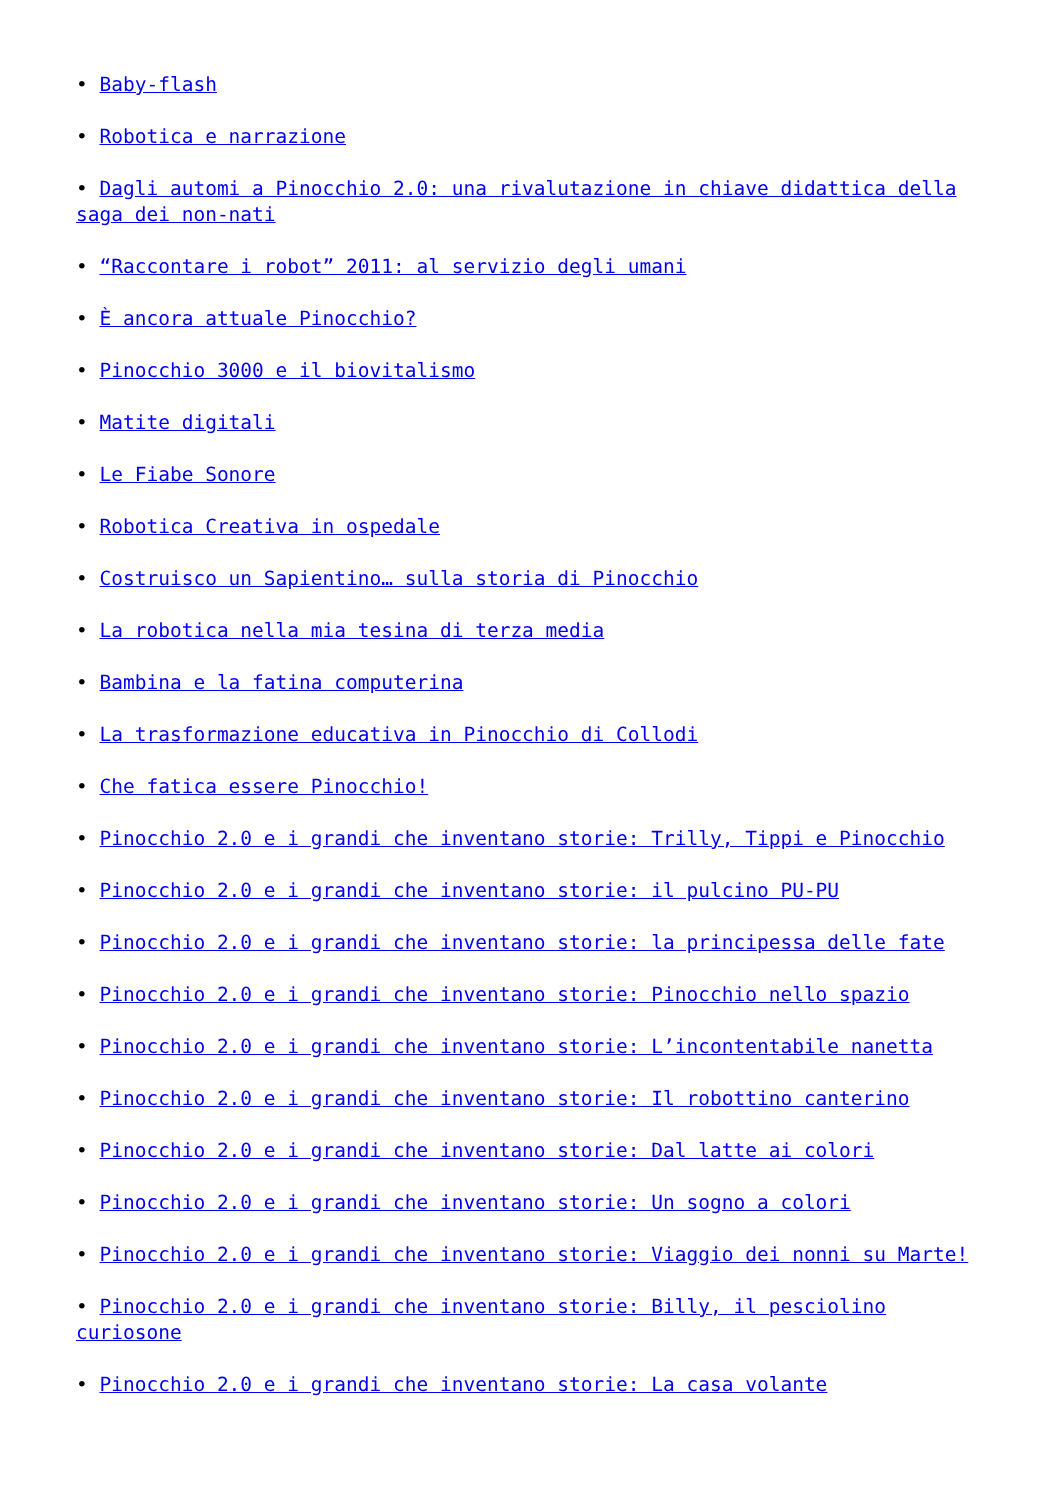• Baby-flash
• Robotica e narrazione
• Dagli automi a Pinocchio 2.0: una rivalutazione in chiave didattica della saga dei non-nati
• “Raccontare i robot” 2011: al servizio degli umani
• È ancora attuale Pinocchio?
• Pinocchio 3000 e il biovitalismo
• Matite digitali
• Le Fiabe Sonore
• Robotica Creativa in ospedale
• Costruisco un Sapientino… sulla storia di Pinocchio
• La robotica nella mia tesina di terza media
• Bambina e la fatina computerina
• La trasformazione educativa in Pinocchio di Collodi
• Che fatica essere Pinocchio!
• Pinocchio 2.0 e i grandi che inventano storie: Trilly, Tippi e Pinocchio
• Pinocchio 2.0 e i grandi che inventano storie: il pulcino PU-PU
• Pinocchio 2.0 e i grandi che inventano storie: la principessa delle fate
• Pinocchio 2.0 e i grandi che inventano storie: Pinocchio nello spazio
• Pinocchio 2.0 e i grandi che inventano storie: L’incontentabile nanetta
• Pinocchio 2.0 e i grandi che inventano storie: Il robottino canterino
• Pinocchio 2.0 e i grandi che inventano storie: Dal latte ai colori
• Pinocchio 2.0 e i grandi che inventano storie: Un sogno a colori
• Pinocchio 2.0 e i grandi che inventano storie: Viaggio dei nonni su Marte!
• Pinocchio 2.0 e i grandi che inventano storie: Billy, il pesciolino curiosone
• Pinocchio 2.0 e i grandi che inventano storie: La casa volante